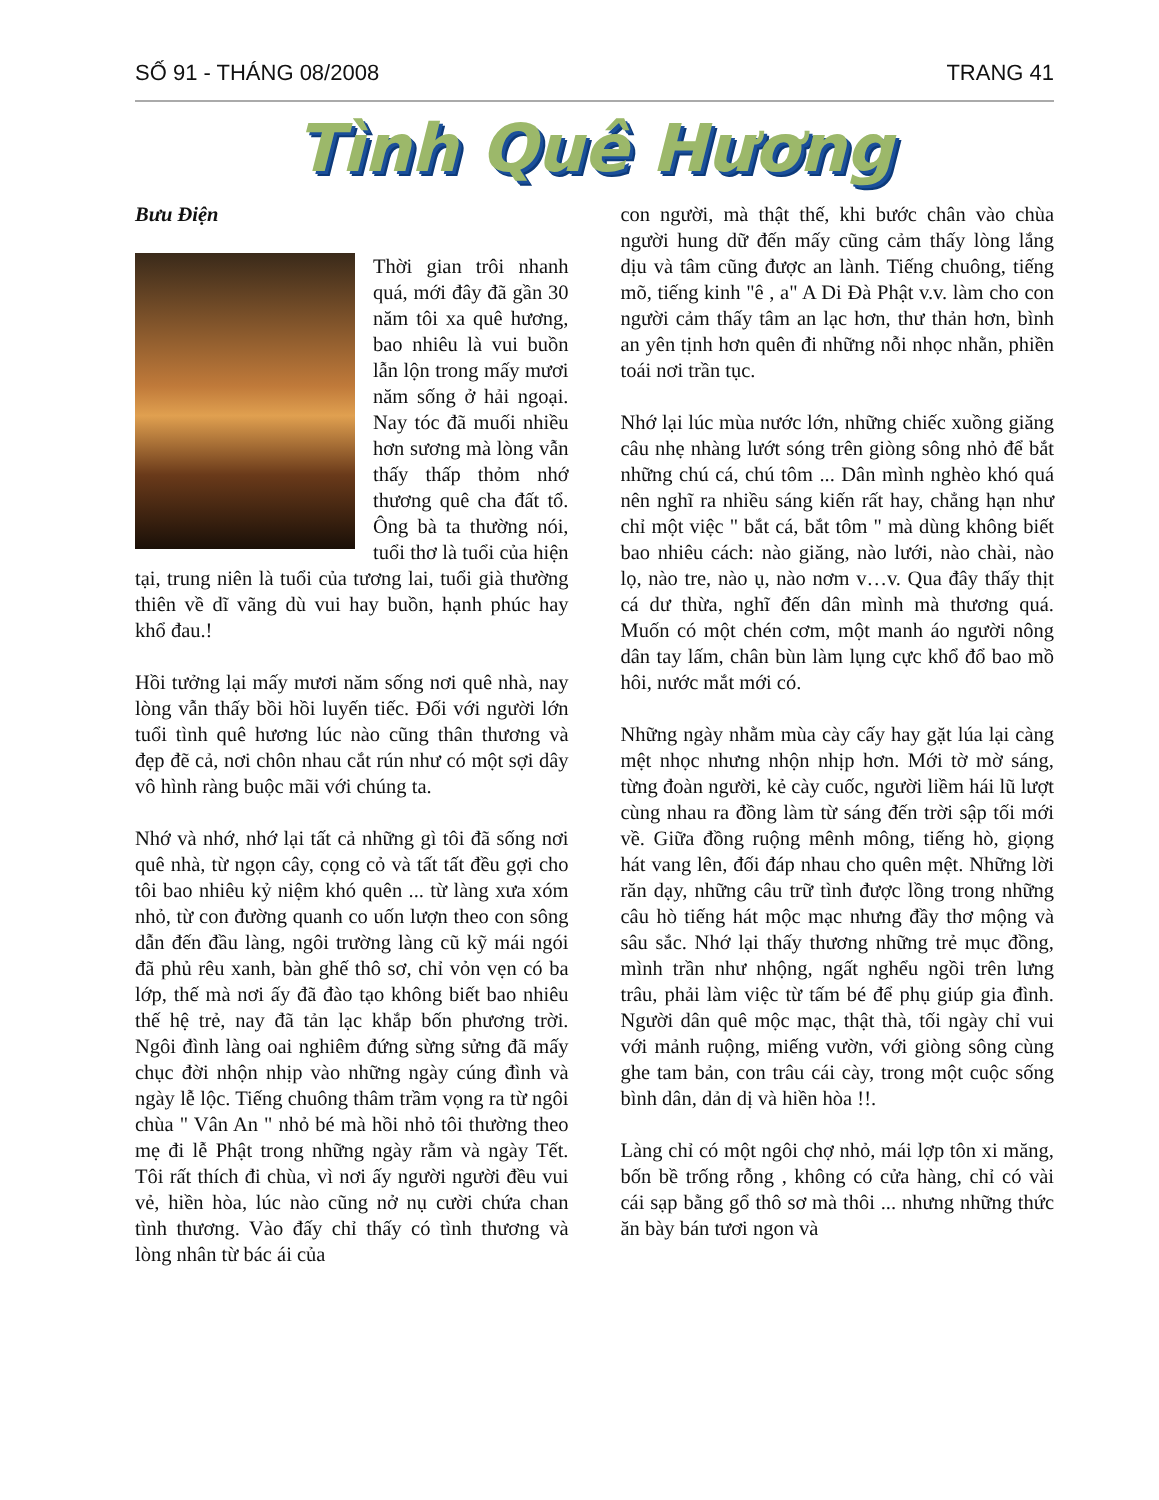SỐ 91 - THÁNG 08/2008 TRANG 41
Tình Quê Hương
Bưu Điện
Thời gian trôi nhanh quá, mới đây đã gần 30 năm tôi xa quê hương, bao nhiêu là vui buồn lẫn lộn trong mấy mươi năm sống ở hải ngoại. Nay tóc đã muối nhiều hơn sương mà lòng vẫn thấy thấp thỏm nhớ thương quê cha đất tổ. Ông bà ta thường nói, tuổi thơ là tuổi của hiện tại, trung niên là tuổi của tương lai, tuổi già thường thiên về dĩ vãng dù vui hay buồn, hạnh phúc hay khổ đau.!
Hồi tưởng lại mấy mươi năm sống nơi quê nhà, nay lòng vẫn thấy bồi hồi luyến tiếc. Đối với người lớn tuổi tình quê hương lúc nào cũng thân thương và đẹp đẽ cả, nơi chôn nhau cắt rún như có một sợi dây vô hình ràng buộc mãi với chúng ta.
Nhớ và nhớ, nhớ lại tất cả những gì tôi đã sống nơi quê nhà, từ ngọn cây, cọng cỏ và tất tất đều gợi cho tôi bao nhiêu kỷ niệm khó quên ... từ làng xưa xóm nhỏ, từ con đường quanh co uốn lượn theo con sông dẫn đến đầu làng, ngôi trường làng cũ kỹ mái ngói đã phủ rêu xanh, bàn ghế thô sơ, chỉ vỏn vẹn có ba lớp, thế mà nơi ấy đã đào tạo không biết bao nhiêu thế hệ trẻ, nay đã tản lạc khắp bốn phương trời. Ngôi đình làng oai nghiêm đứng sừng sửng đã mấy chục đời nhộn nhịp vào những ngày cúng đình và ngày lễ lộc. Tiếng chuông thâm trầm vọng ra từ ngôi chùa " Vân An " nhỏ bé mà hồi nhỏ tôi thường theo mẹ đi lễ Phật trong những ngày rằm và ngày Tết. Tôi rất thích đi chùa, vì nơi ấy người người đều vui vẻ, hiền hòa, lúc nào cũng nở nụ cười chứa chan tình thương. Vào đấy chỉ thấy có tình thương và lòng nhân từ bác ái của
con người, mà thật thế, khi bước chân vào chùa người hung dữ đến mấy cũng cảm thấy lòng lắng dịu và tâm cũng được an lành. Tiếng chuông, tiếng mõ, tiếng kinh "ê , a" A Di Đà Phật v.v. làm cho con người cảm thấy tâm an lạc hơn, thư thản hơn, bình an yên tịnh hơn quên đi những nỗi nhọc nhằn, phiền toái nơi trần tục.
Nhớ lại lúc mùa nước lớn, những chiếc xuồng giăng câu nhẹ nhàng lướt sóng trên giòng sông nhỏ để bắt những chú cá, chú tôm ... Dân mình nghèo khó quá nên nghĩ ra nhiều sáng kiến rất hay, chẳng hạn như chỉ một việc " bắt cá, bắt tôm " mà dùng không biết bao nhiêu cách: nào giăng, nào lưới, nào chài, nào lọ, nào tre, nào ụ, nào nơm v…v. Qua đây thấy thịt cá dư thừa, nghĩ đến dân mình mà thương quá. Muốn có một chén cơm, một manh áo người nông dân tay lấm, chân bùn làm lụng cực khổ đổ bao mồ hôi, nước mắt mới có.
Những ngày nhằm mùa cày cấy hay gặt lúa lại càng mệt nhọc nhưng nhộn nhịp hơn. Mới tờ mờ sáng, từng đoàn người, kẻ cày cuốc, người liềm hái lũ lượt cùng nhau ra đồng làm từ sáng đến trời sập tối mới về. Giữa đồng ruộng mênh mông, tiếng hò, giọng hát vang lên, đối đáp nhau cho quên mệt. Những lời răn dạy, những câu trữ tình được lồng trong những câu hò tiếng hát mộc mạc nhưng đầy thơ mộng và sâu sắc. Nhớ lại thấy thương những trẻ mục đồng, mình trần như nhộng, ngất nghểu ngồi trên lưng trâu, phải làm việc từ tấm bé để phụ giúp gia đình. Người dân quê mộc mạc, thật thà, tối ngày chỉ vui với mảnh ruộng, miếng vườn, với giòng sông cùng ghe tam bản, con trâu cái cày, trong một cuộc sống bình dân, dản dị và hiền hòa !!.
Làng chỉ có một ngôi chợ nhỏ, mái lợp tôn xi măng, bốn bề trống rỗng , không có cửa hàng, chỉ có vài cái sạp bằng gổ thô sơ mà thôi ... nhưng những thức ăn bày bán tươi ngon và